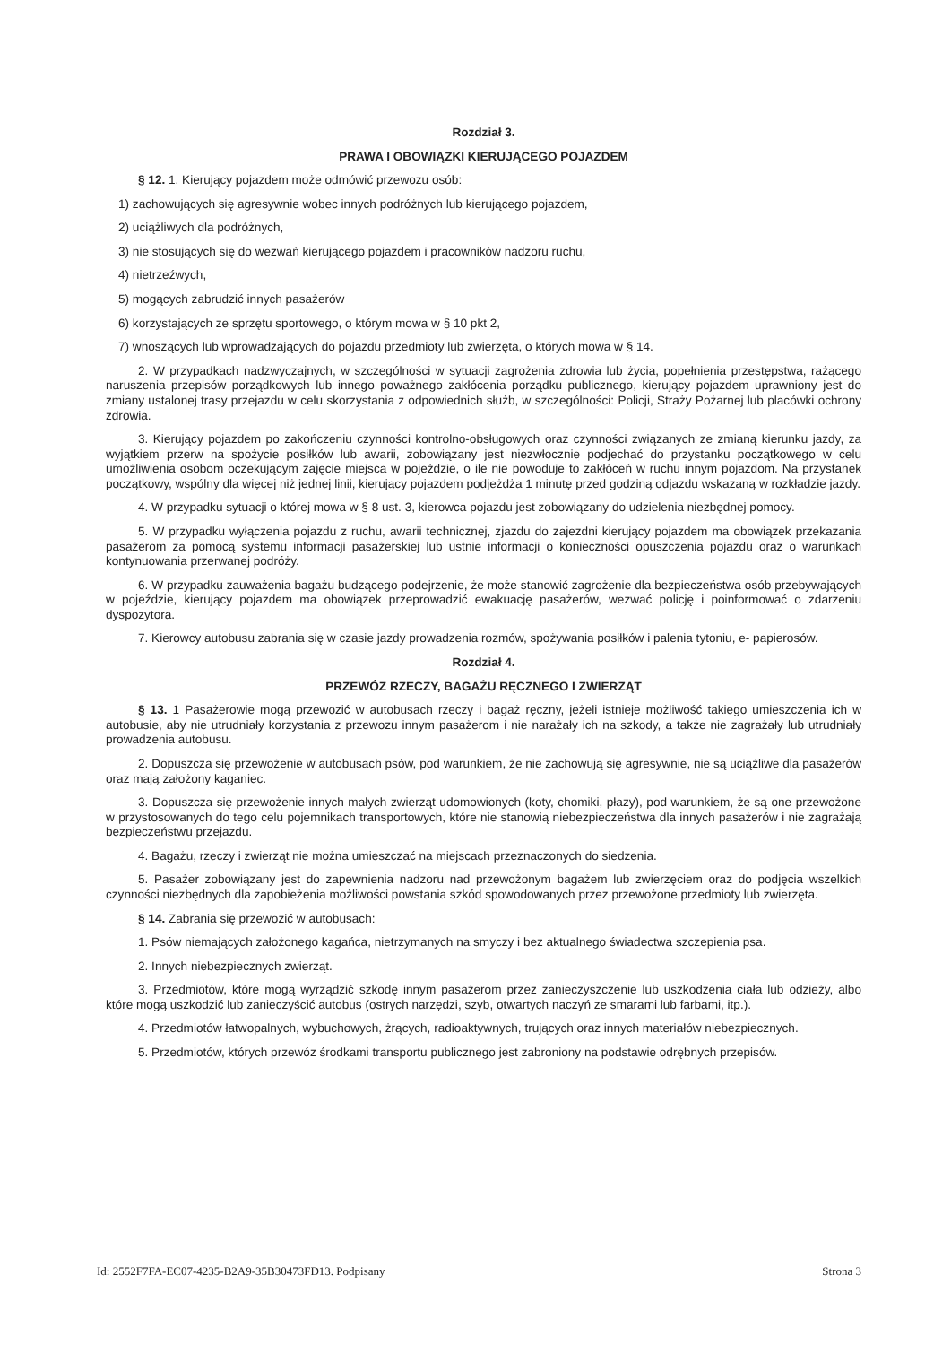Rozdział 3.
PRAWA I OBOWIĄZKI KIERUJĄCEGO POJAZDEM
§ 12. 1. Kierujący pojazdem może odmówić przewozu osób:
1) zachowujących się agresywnie wobec innych podróżnych lub kierującego pojazdem,
2) uciążliwych dla podróżnych,
3) nie stosujących się do wezwań kierującego pojazdem i pracowników nadzoru ruchu,
4) nietrzeźwych,
5) mogących zabrudzić innych pasażerów
6) korzystających ze sprzętu sportowego, o którym mowa w § 10 pkt 2,
7) wnoszących lub wprowadzających do pojazdu przedmioty lub zwierzęta, o których mowa w § 14.
2. W przypadkach nadzwyczajnych, w szczególności w sytuacji zagrożenia zdrowia lub życia, popełnienia przestępstwa, rażącego naruszenia przepisów porządkowych lub innego poważnego zakłócenia porządku publicznego, kierujący pojazdem uprawniony jest do zmiany ustalonej trasy przejazdu w celu skorzystania z odpowiednich służb, w szczególności: Policji, Straży Pożarnej lub placówki ochrony zdrowia.
3. Kierujący pojazdem po zakończeniu czynności kontrolno-obsługowych oraz czynności związanych ze zmianą kierunku jazdy, za wyjątkiem przerw na spożycie posiłków lub awarii, zobowiązany jest niezwłocznie podjechać do przystanku początkowego w celu umożliwienia osobom oczekującym zajęcie miejsca w pojeździe, o ile nie powoduje to zakłóceń w ruchu innym pojazdom. Na przystanek początkowy, wspólny dla więcej niż jednej linii, kierujący pojazdem podjeżdża 1 minutę przed godziną odjazdu wskazaną w rozkładzie jazdy.
4. W przypadku sytuacji o której mowa w § 8 ust. 3, kierowca pojazdu jest zobowiązany do udzielenia niezbędnej pomocy.
5. W przypadku wyłączenia pojazdu z ruchu, awarii technicznej, zjazdu do zajezdni kierujący pojazdem ma obowiązek przekazania pasażerom za pomocą systemu informacji pasażerskiej lub ustnie informacji o konieczności opuszczenia pojazdu oraz o warunkach kontynuowania przerwanej podróży.
6. W przypadku zauważenia bagażu budzącego podejrzenie, że może stanowić zagrożenie dla bezpieczeństwa osób przebywających w pojeździe, kierujący pojazdem ma obowiązek przeprowadzić ewakuację pasażerów, wezwać policję i poinformować o zdarzeniu dyspozytora.
7. Kierowcy autobusu zabrania się w czasie jazdy prowadzenia rozmów, spożywania posiłków i palenia tytoniu, e- papierosów.
Rozdział 4.
PRZEWÓZ RZECZY, BAGAŻU RĘCZNEGO I ZWIERZĄT
§ 13. 1 Pasażerowie mogą przewozić w autobusach rzeczy i bagaż ręczny, jeżeli istnieje możliwość takiego umieszczenia ich w autobusie, aby nie utrudniały korzystania z przewozu innym pasażerom i nie narażały ich na szkody, a także nie zagrażały lub utrudniały prowadzenia autobusu.
2. Dopuszcza się przewożenie w autobusach psów, pod warunkiem, że nie zachowują się agresywnie, nie są uciążliwe dla pasażerów oraz mają założony kaganiec.
3. Dopuszcza się przewożenie innych małych zwierząt udomowionych (koty, chomiki, płazy), pod warunkiem, że są one przewożone w przystosowanych do tego celu pojemnikach transportowych, które nie stanowią niebezpieczeństwa dla innych pasażerów i nie zagrażają bezpieczeństwu przejazdu.
4. Bagażu, rzeczy i zwierząt nie można umieszczać na miejscach przeznaczonych do siedzenia.
5. Pasażer zobowiązany jest do zapewnienia nadzoru nad przewożonym bagażem lub zwierzęciem oraz do podjęcia wszelkich czynności niezbędnych dla zapobieżenia możliwości powstania szkód spowodowanych przez przewożone przedmioty lub zwierzęta.
§ 14. Zabrania się przewozić w autobusach:
1. Psów niemających założonego kagańca, nietrzymanych na smyczy i bez aktualnego świadectwa szczepienia psa.
2. Innych niebezpiecznych zwierząt.
3. Przedmiotów, które mogą wyrządzić szkodę innym pasażerom przez zanieczyszczenie lub uszkodzenia ciała lub odzieży, albo które mogą uszkodzić lub zanieczyścić autobus (ostrych narzędzi, szyb, otwartych naczyń ze smarami lub farbami, itp.).
4. Przedmiotów łatwopalnych, wybuchowych, żrących, radioaktywnych, trujących oraz innych materiałów niebezpiecznych.
5. Przedmiotów, których przewóz środkami transportu publicznego jest zabroniony na podstawie odrębnych przepisów.
Id: 2552F7FA-EC07-4235-B2A9-35B30473FD13. Podpisany Strona 3